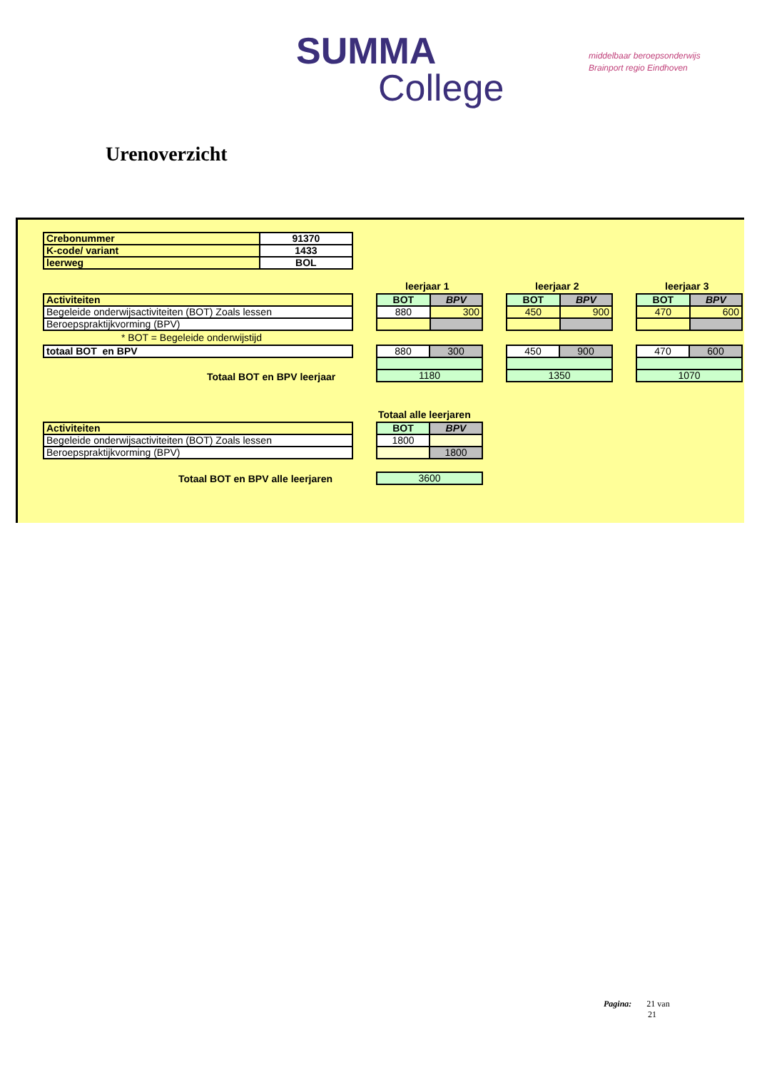SUMMA
College
middelbaar beroepsonderwijs
Brainport regio Eindhoven
Urenoverzicht
| Crebonummer | 91370 |
| K-code/ variant | 1433 |
| leerweg | BOL |
leerjaar 1 leerjaar 2 leerjaar 3
| Activiteiten |
| Begeleide onderwijsactiviteiten (BOT) Zoals lessen |
| Beroepspraktijkvorming (BPV) |
* BOT = Begeleide onderwijstijd
| totaal BOT en BPV |
| BOT | BPV |
| 880 | 300 |
| BOT | BPV |
| 450 | 900 |
| BOT | BPV |
| 470 | 600 |
| 880 | 300 |
| 1180 | |
| 450 | 900 |
| 1350 | |
| 470 | 600 |
| 1070 | |
Totaal BOT en BPV leerjaar
Totaal alle leerjaren
| Activiteiten |
| Begeleide onderwijsactiviteiten (BOT) Zoals lessen |
| Beroepspraktijkvorming (BPV) |
| BOT | BPV |
| 1800 | |
| | 1800 |
Totaal BOT en BPV alle leerjaren
| 3600 |
Pagina: 21 van
21